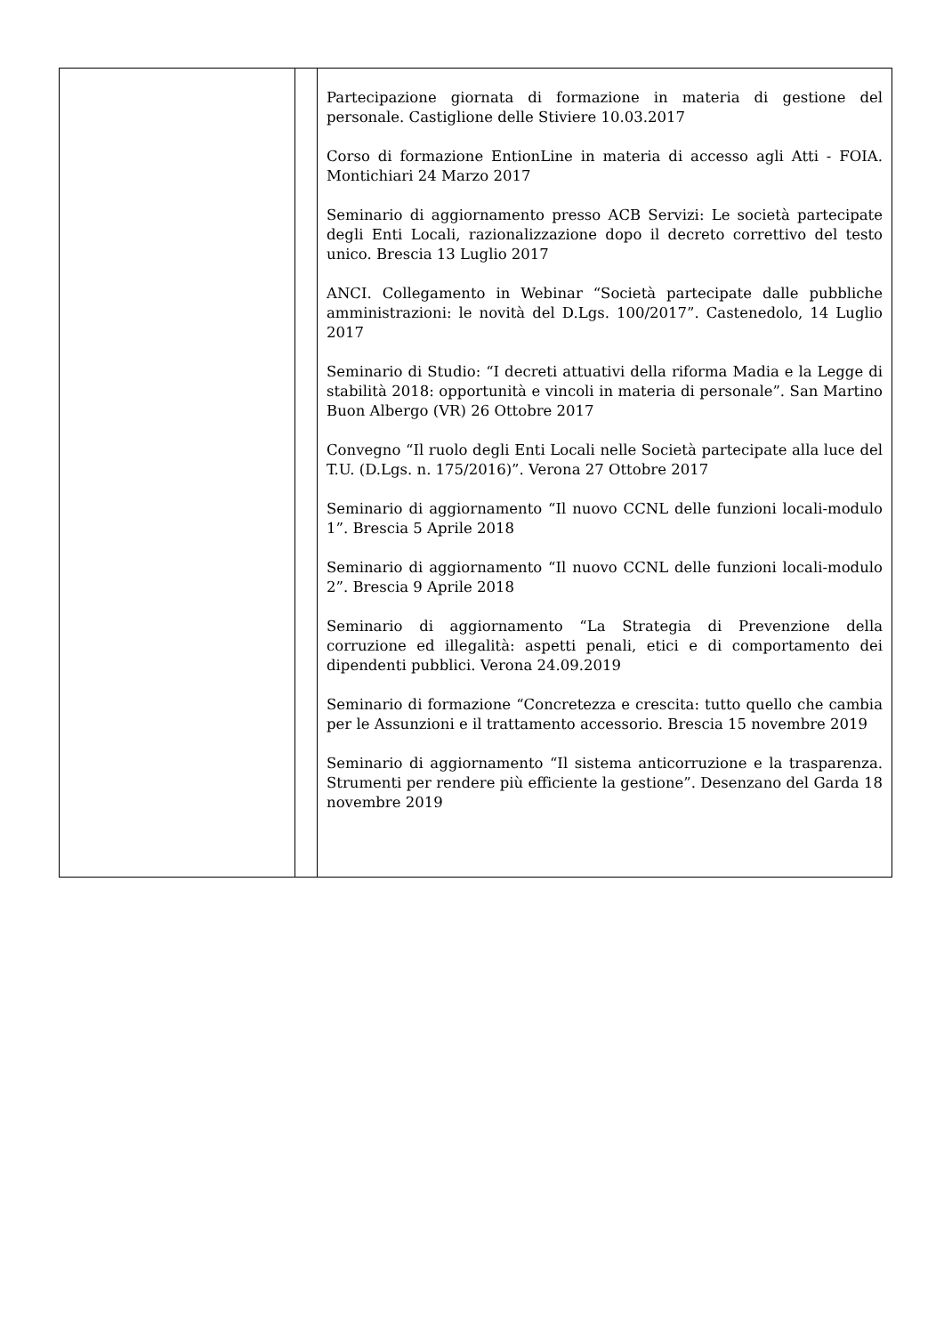| | | Partecipazione giornata di formazione in materia di gestione del personale. Castiglione delle Stiviere 10.03.2017 Corso di formazione EntionLine in materia di accesso agli Atti - FOIA. Montichiari 24 Marzo 2017 Seminario di aggiornamento presso ACB Servizi: Le società partecipate degli Enti Locali, razionalizzazione dopo il decreto correttivo del testo unico. Brescia 13 Luglio 2017 ANCI. Collegamento in Webinar “Società partecipate dalle pubbliche amministrazioni: le novità del D.Lgs. 100/2017”. Castenedolo, 14 Luglio 2017 Seminario di Studio: “I decreti attuativi della riforma Madia e la Legge di stabilità 2018: opportunità e vincoli in materia di personale”. San Martino Buon Albergo (VR) 26 Ottobre 2017 Convegno “Il ruolo degli Enti Locali nelle Società partecipate alla luce del T.U. (D.Lgs. n. 175/2016)”. Verona 27 Ottobre 2017 Seminario di aggiornamento “Il nuovo CCNL delle funzioni locali-modulo 1”. Brescia 5 Aprile 2018 Seminario di aggiornamento “Il nuovo CCNL delle funzioni locali-modulo 2”. Brescia 9 Aprile 2018 Seminario di aggiornamento “La Strategia di Prevenzione della corruzione ed illegalità: aspetti penali, etici e di comportamento dei dipendenti pubblici. Verona 24.09.2019 Seminario di formazione “Concretezza e crescita: tutto quello che cambia per le Assunzioni e il trattamento accessorio. Brescia 15 novembre 2019 Seminario di aggiornamento “Il sistema anticorruzione e la trasparenza. Strumenti per rendere più efficiente la gestione”. Desenzano del Garda 18 novembre 2019 |